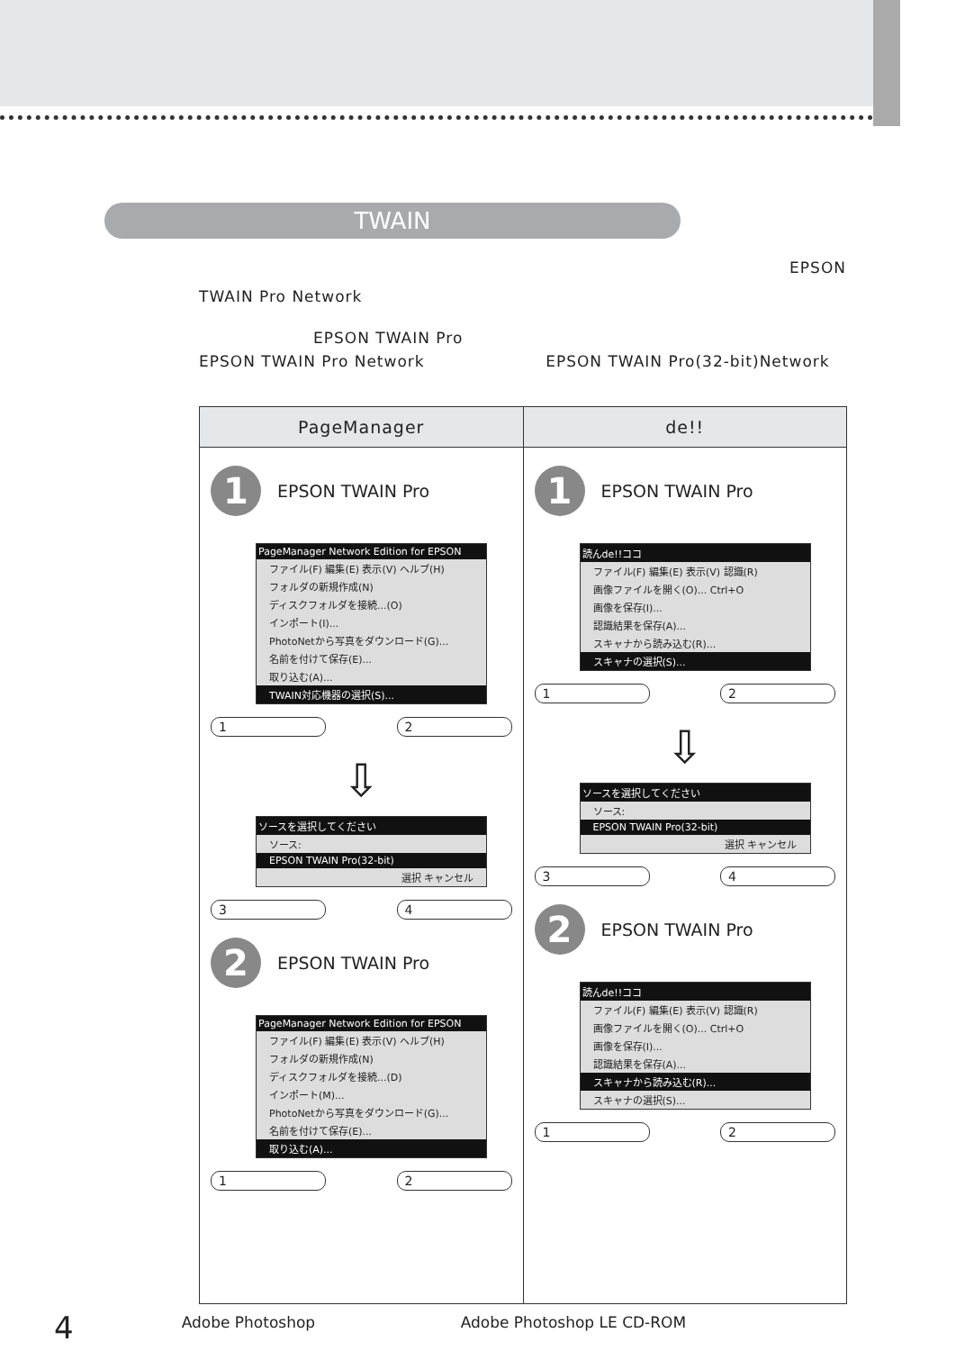TWAIN
EPSON
TWAIN Pro Network
EPSON TWAIN Pro
EPSON TWAIN Pro Network EPSON TWAIN Pro(32-bit)Network
| PageManager | de!! |
| --- | --- |
| 1 EPSON TWAIN Pro PageManager Network Edition for EPSON ファイル(F) 編集(E) 表示(V) ヘルプ(H) フォルダの新規作成(N) ディスクフォルダを接続...(O) インポート(I)... PhotoNetから写真をダウンロード(G)... 名前を付けて保存(E)... 取り込む(A)... TWAIN対応機器の選択(S)... 1 2 ⇩ ソースを選択してください ソース: EPSON TWAIN Pro(32-bit) 選択 キャンセル 3 4 2 EPSON TWAIN Pro PageManager Network Edition for EPSON ファイル(F) 編集(E) 表示(V) ヘルプ(H) フォルダの新規作成(N) ディスクフォルダを接続...(D) インポート(M)... PhotoNetから写真をダウンロード(G)... 名前を付けて保存(E)... 取り込む(A)... 1 2 | 1 EPSON TWAIN Pro 読んde!!ココ ファイル(F) 編集(E) 表示(V) 認識(R) 画像ファイルを開く(O)... Ctrl+O 画像を保存(I)... 認識結果を保存(A)... スキャナから読み込む(R)... スキャナの選択(S)... 1 2 ⇩ ソースを選択してください ソース: EPSON TWAIN Pro(32-bit) 選択 キャンセル 3 4 2 EPSON TWAIN Pro 読んde!!ココ ファイル(F) 編集(E) 表示(V) 認識(R) 画像ファイルを開く(O)... Ctrl+O 画像を保存(I)... 認識結果を保存(A)... スキャナから読み込む(R)... スキャナの選択(S)... 1 2 |
4 Adobe Photoshop Adobe Photoshop LE CD-ROM